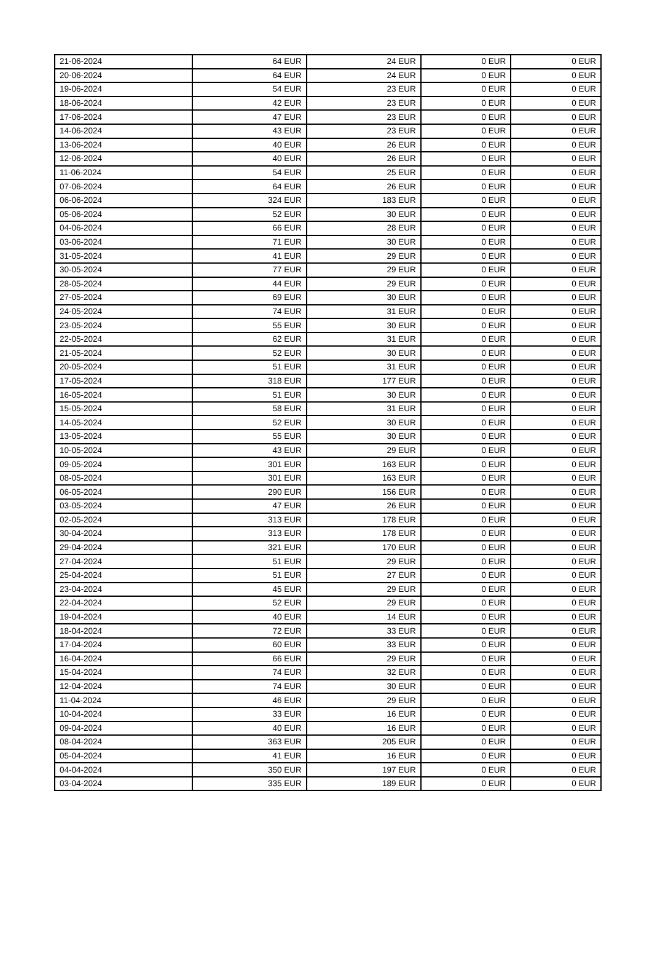| 21-06-2024 | 64 EUR | 24 EUR | 0 EUR | 0 EUR |
| 20-06-2024 | 64 EUR | 24 EUR | 0 EUR | 0 EUR |
| 19-06-2024 | 54 EUR | 23 EUR | 0 EUR | 0 EUR |
| 18-06-2024 | 42 EUR | 23 EUR | 0 EUR | 0 EUR |
| 17-06-2024 | 47 EUR | 23 EUR | 0 EUR | 0 EUR |
| 14-06-2024 | 43 EUR | 23 EUR | 0 EUR | 0 EUR |
| 13-06-2024 | 40 EUR | 26 EUR | 0 EUR | 0 EUR |
| 12-06-2024 | 40 EUR | 26 EUR | 0 EUR | 0 EUR |
| 11-06-2024 | 54 EUR | 25 EUR | 0 EUR | 0 EUR |
| 07-06-2024 | 64 EUR | 26 EUR | 0 EUR | 0 EUR |
| 06-06-2024 | 324 EUR | 183 EUR | 0 EUR | 0 EUR |
| 05-06-2024 | 52 EUR | 30 EUR | 0 EUR | 0 EUR |
| 04-06-2024 | 66 EUR | 28 EUR | 0 EUR | 0 EUR |
| 03-06-2024 | 71 EUR | 30 EUR | 0 EUR | 0 EUR |
| 31-05-2024 | 41 EUR | 29 EUR | 0 EUR | 0 EUR |
| 30-05-2024 | 77 EUR | 29 EUR | 0 EUR | 0 EUR |
| 28-05-2024 | 44 EUR | 29 EUR | 0 EUR | 0 EUR |
| 27-05-2024 | 69 EUR | 30 EUR | 0 EUR | 0 EUR |
| 24-05-2024 | 74 EUR | 31 EUR | 0 EUR | 0 EUR |
| 23-05-2024 | 55 EUR | 30 EUR | 0 EUR | 0 EUR |
| 22-05-2024 | 62 EUR | 31 EUR | 0 EUR | 0 EUR |
| 21-05-2024 | 52 EUR | 30 EUR | 0 EUR | 0 EUR |
| 20-05-2024 | 51 EUR | 31 EUR | 0 EUR | 0 EUR |
| 17-05-2024 | 318 EUR | 177 EUR | 0 EUR | 0 EUR |
| 16-05-2024 | 51 EUR | 30 EUR | 0 EUR | 0 EUR |
| 15-05-2024 | 58 EUR | 31 EUR | 0 EUR | 0 EUR |
| 14-05-2024 | 52 EUR | 30 EUR | 0 EUR | 0 EUR |
| 13-05-2024 | 55 EUR | 30 EUR | 0 EUR | 0 EUR |
| 10-05-2024 | 43 EUR | 29 EUR | 0 EUR | 0 EUR |
| 09-05-2024 | 301 EUR | 163 EUR | 0 EUR | 0 EUR |
| 08-05-2024 | 301 EUR | 163 EUR | 0 EUR | 0 EUR |
| 06-05-2024 | 290 EUR | 156 EUR | 0 EUR | 0 EUR |
| 03-05-2024 | 47 EUR | 26 EUR | 0 EUR | 0 EUR |
| 02-05-2024 | 313 EUR | 178 EUR | 0 EUR | 0 EUR |
| 30-04-2024 | 313 EUR | 178 EUR | 0 EUR | 0 EUR |
| 29-04-2024 | 321 EUR | 170 EUR | 0 EUR | 0 EUR |
| 27-04-2024 | 51 EUR | 29 EUR | 0 EUR | 0 EUR |
| 25-04-2024 | 51 EUR | 27 EUR | 0 EUR | 0 EUR |
| 23-04-2024 | 45 EUR | 29 EUR | 0 EUR | 0 EUR |
| 22-04-2024 | 52 EUR | 29 EUR | 0 EUR | 0 EUR |
| 19-04-2024 | 40 EUR | 14 EUR | 0 EUR | 0 EUR |
| 18-04-2024 | 72 EUR | 33 EUR | 0 EUR | 0 EUR |
| 17-04-2024 | 60 EUR | 33 EUR | 0 EUR | 0 EUR |
| 16-04-2024 | 66 EUR | 29 EUR | 0 EUR | 0 EUR |
| 15-04-2024 | 74 EUR | 32 EUR | 0 EUR | 0 EUR |
| 12-04-2024 | 74 EUR | 30 EUR | 0 EUR | 0 EUR |
| 11-04-2024 | 46 EUR | 29 EUR | 0 EUR | 0 EUR |
| 10-04-2024 | 33 EUR | 16 EUR | 0 EUR | 0 EUR |
| 09-04-2024 | 40 EUR | 16 EUR | 0 EUR | 0 EUR |
| 08-04-2024 | 363 EUR | 205 EUR | 0 EUR | 0 EUR |
| 05-04-2024 | 41 EUR | 16 EUR | 0 EUR | 0 EUR |
| 04-04-2024 | 350 EUR | 197 EUR | 0 EUR | 0 EUR |
| 03-04-2024 | 335 EUR | 189 EUR | 0 EUR | 0 EUR |